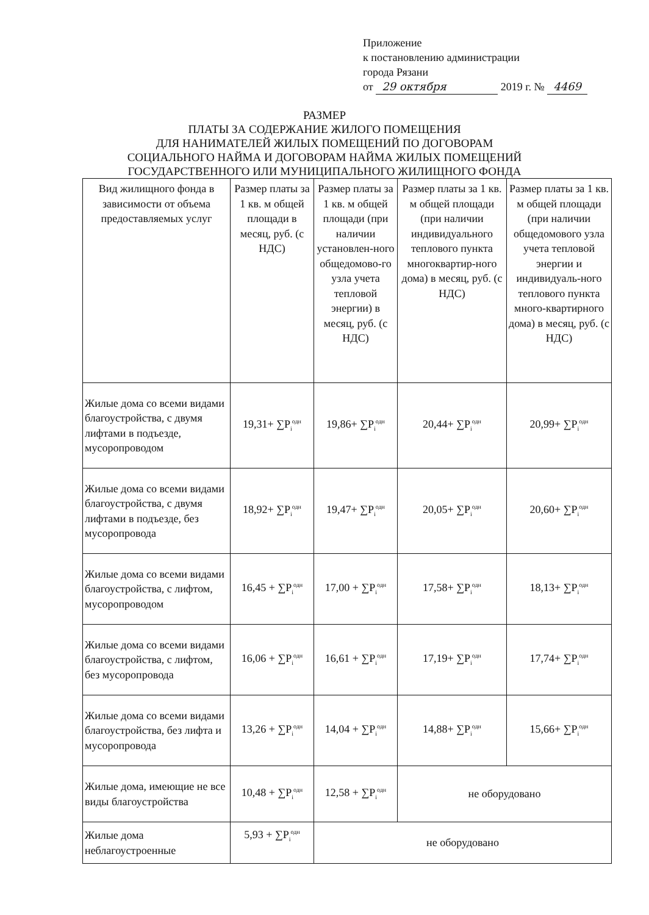Приложение
к постановлению администрации
города Рязани
от 29 октября 2019 г. № 4469
РАЗМЕР
ПЛАТЫ ЗА СОДЕРЖАНИЕ ЖИЛОГО ПОМЕЩЕНИЯ
ДЛЯ НАНИМАТЕЛЕЙ ЖИЛЫХ ПОМЕЩЕНИЙ ПО ДОГОВОРАМ
СОЦИАЛЬНОГО НАЙМА И ДОГОВОРАМ НАЙМА ЖИЛЫХ ПОМЕЩЕНИЙ
ГОСУДАРСТВЕННОГО ИЛИ МУНИЦИПАЛЬНОГО ЖИЛИЩНОГО ФОНДА
| Вид жилищного фонда в зависимости от объема предоставляемых услуг | Размер платы за 1 кв. м общей площади в месяц, руб. (с НДС) | Размер платы за 1 кв. м общей площади (при наличии установлен-ного общедомово-го узла учета тепловой энергии) в месяц, руб. (с НДС) | Размер платы за 1 кв. м общей площади (при наличии индивидуального теплового пункта многоквартир-ного дома) в месяц, руб. (с НДС) | Размер платы за 1 кв. м общей площади (при наличии общедомового узла учета тепловой энергии и индивидуаль-ного теплового пункта много-квартирного дома) в месяц, руб. (с НДС) |
| Жилые дома со всеми видами благоустройства, с двумя лифтами в подъезде, мусоропроводом | 19,31+ ∑P<sub>i</sub><sup>одн</sup> | 19,86+ ∑P<sub>i</sub><sup>одн</sup> | 20,44+ ∑P<sub>i</sub><sup>одн</sup> | 20,99+ ∑P<sub>i</sub><sup>одн</sup> |
| Жилые дома со всеми видами благоустройства, с двумя лифтами в подъезде, без мусоропровода | 18,92+ ∑P<sub>i</sub><sup>одн</sup> | 19,47+ ∑P<sub>i</sub><sup>одн</sup> | 20,05+ ∑P<sub>i</sub><sup>одн</sup> | 20,60+ ∑P<sub>i</sub><sup>одн</sup> |
| Жилые дома со всеми видами благоустройства, с лифтом, мусоропроводом | 16,45 + ∑P<sub>i</sub><sup>одн</sup> | 17,00 + ∑P<sub>i</sub><sup>одн</sup> | 17,58+ ∑P<sub>i</sub><sup>одн</sup> | 18,13+ ∑P<sub>i</sub><sup>одн</sup> |
| Жилые дома со всеми видами благоустройства, с лифтом, без мусоропровода | 16,06 + ∑P<sub>i</sub><sup>одн</sup> | 16,61 + ∑P<sub>i</sub><sup>одн</sup> | 17,19+ ∑P<sub>i</sub><sup>одн</sup> | 17,74+ ∑P<sub>i</sub><sup>одн</sup> |
| Жилые дома со всеми видами благоустройства, без лифта и мусоропровода | 13,26 + ∑P<sub>i</sub><sup>одн</sup> | 14,04 + ∑P<sub>i</sub><sup>одн</sup> | 14,88+ ∑P<sub>i</sub><sup>одн</sup> | 15,66+ ∑P<sub>i</sub><sup>одн</sup> |
| Жилые дома, имеющие не все виды благоустройства | 10,48 + ∑P<sub>i</sub><sup>одн</sup> | 12,58 + ∑P<sub>i</sub><sup>одн</sup> | не оборудовано | |
| Жилые дома неблагоустроенные | 5,93 + ∑P<sub>i</sub><sup>одн</sup> | не оборудовано | | |